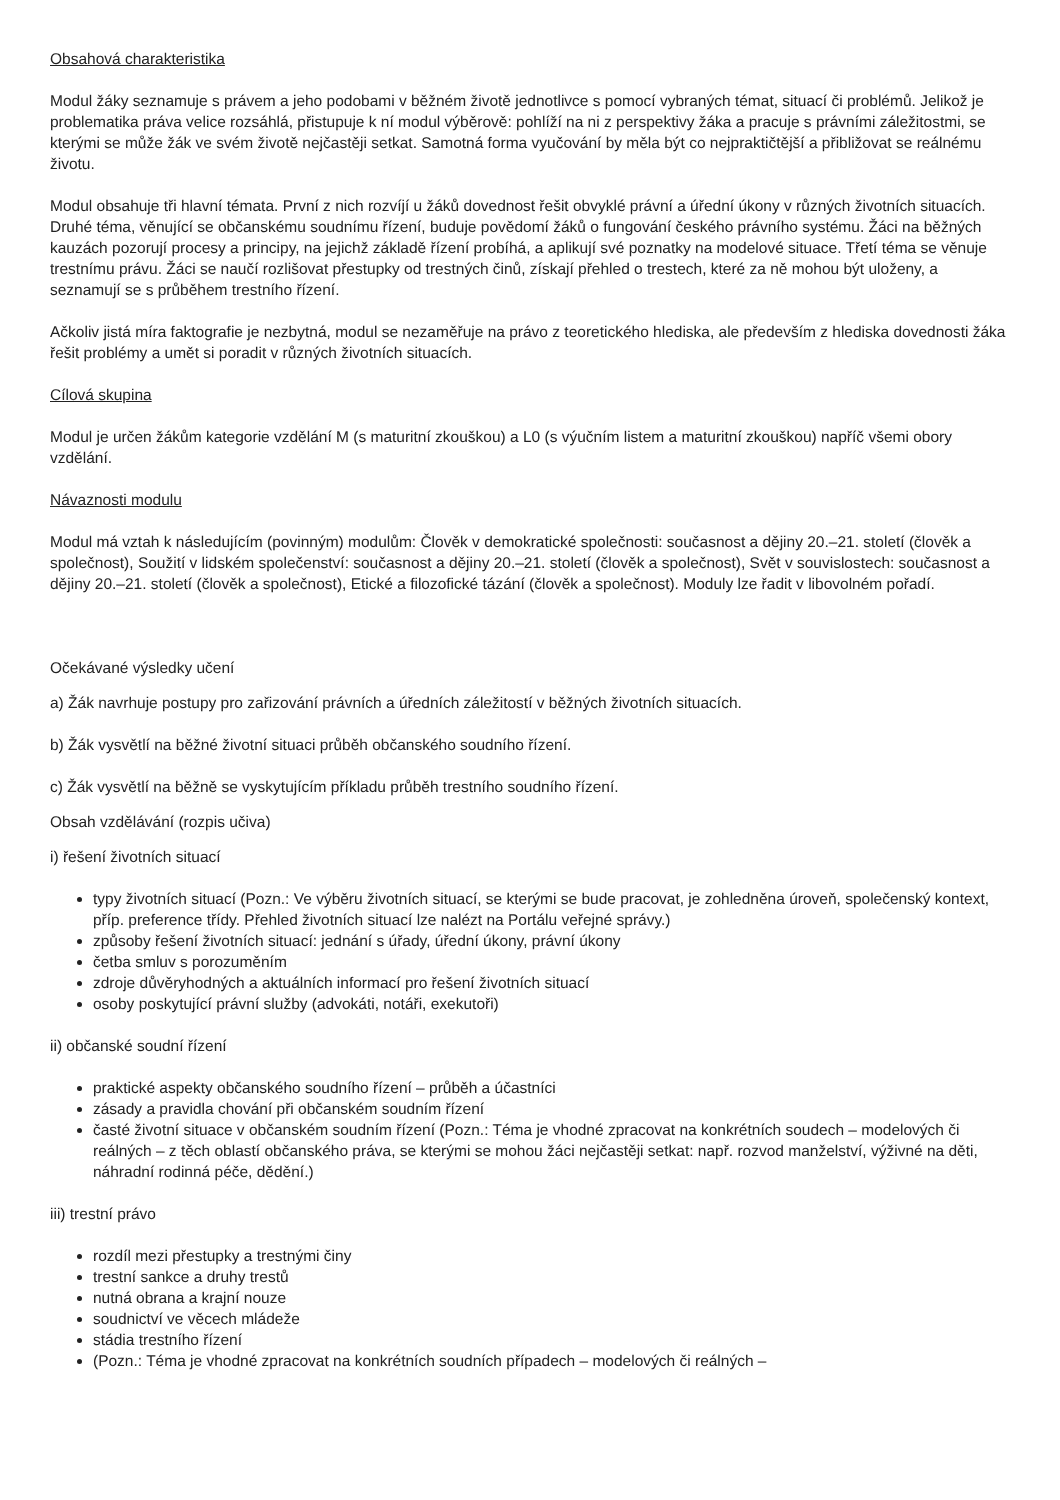Obsahová charakteristika
Modul žáky seznamuje s právem a jeho podobami v běžném životě jednotlivce s pomocí vybraných témat, situací či problémů. Jelikož je problematika práva velice rozsáhlá, přistupuje k ní modul výběrově: pohlíží na ni z perspektivy žáka a pracuje s právními záležitostmi, se kterými se může žák ve svém životě nejčastěji setkat. Samotná forma vyučování by měla být co nejpraktičtější a přibližovat se reálnému životu.
Modul obsahuje tři hlavní témata. První z nich rozvíjí u žáků dovednost řešit obvyklé právní a úřední úkony v různých životních situacích. Druhé téma, věnující se občanskému soudnímu řízení, buduje povědomí žáků o fungování českého právního systému. Žáci na běžných kauzách pozorují procesy a principy, na jejichž základě řízení probíhá, a aplikují své poznatky na modelové situace. Třetí téma se věnuje trestnímu právu. Žáci se naučí rozlišovat přestupky od trestných činů, získají přehled o trestech, které za ně mohou být uloženy, a seznamují se s průběhem trestního řízení.
Ačkoliv jistá míra faktografie je nezbytná, modul se nezaměřuje na právo z teoretického hlediska, ale především z hlediska dovednosti žáka řešit problémy a umět si poradit v různých životních situacích.
Cílová skupina
Modul je určen žákům kategorie vzdělání M (s maturitní zkouškou) a L0 (s výučním listem a maturitní zkouškou) napříč všemi obory vzdělání.
Návaznosti modulu
Modul má vztah k následujícím (povinným) modulům: Člověk v demokratické společnosti: současnost a dějiny 20.–21. století (člověk a společnost), Soužití v lidském společenství: současnost a dějiny 20.–21. století (člověk a společnost), Svět v souvislostech: současnost a dějiny 20.–21. století (člověk a společnost), Etické a filozofické tázání (člověk a společnost). Moduly lze řadit v libovolném pořadí.
Očekávané výsledky učení
a) Žák navrhuje postupy pro zařizování právních a úředních záležitostí v běžných životních situacích.
b) Žák vysvětlí na běžné životní situaci průběh občanského soudního řízení.
c) Žák vysvětlí na běžně se vyskytujícím příkladu průběh trestního soudního řízení.
Obsah vzdělávání (rozpis učiva)
i) řešení životních situací
typy životních situací (Pozn.: Ve výběru životních situací, se kterými se bude pracovat, je zohledněna úroveň, společenský kontext, příp. preference třídy. Přehled životních situací lze nalézt na Portálu veřejné správy.)
způsoby řešení životních situací: jednání s úřady, úřední úkony, právní úkony
četba smluv s porozuměním
zdroje důvěryhodných a aktuálních informací pro řešení životních situací
osoby poskytující právní služby (advokáti, notáři, exekutoři)
ii) občanské soudní řízení
praktické aspekty občanského soudního řízení – průběh a účastníci
zásady a pravidla chování při občanském soudním řízení
časté životní situace v občanském soudním řízení (Pozn.: Téma je vhodné zpracovat na konkrétních soudech – modelových či reálných – z těch oblastí občanského práva, se kterými se mohou žáci nejčastěji setkat: např. rozvod manželství, výživné na děti, náhradní rodinná péče, dědění.)
iii) trestní právo
rozdíl mezi přestupky a trestnými činy
trestní sankce a druhy trestů
nutná obrana a krajní nouze
soudnictví ve věcech mládeže
stádia trestního řízení
(Pozn.: Téma je vhodné zpracovat na konkrétních soudních případech – modelových či reálných –